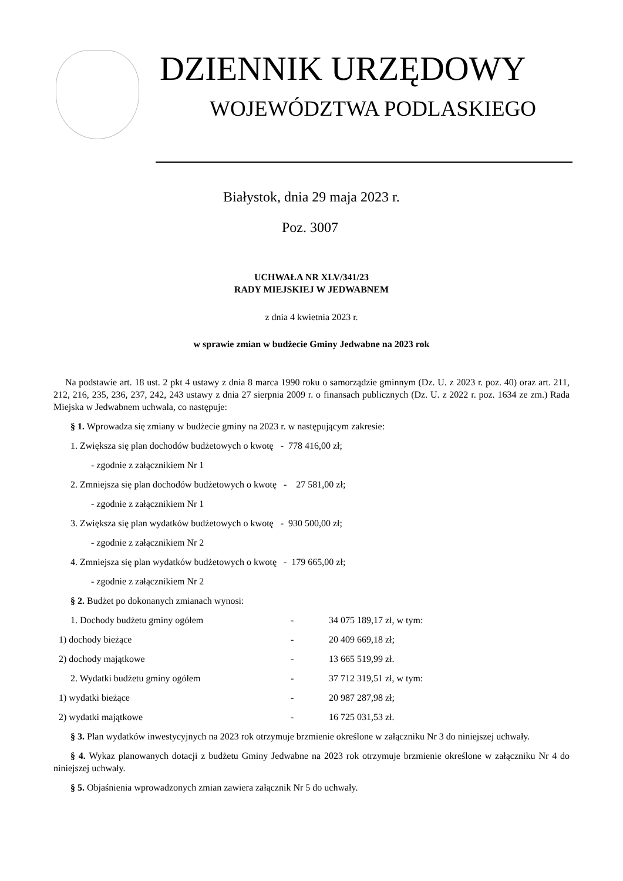DZIENNIK URZĘDOWY
WOJEWÓDZTWA PODLASKIEGO
Białystok, dnia 29 maja 2023 r.
Poz. 3007
UCHWAŁA NR XLV/341/23
RADY MIEJSKIEJ W JEDWABNEM
z dnia 4 kwietnia 2023 r.
w sprawie zmian w budżecie Gminy Jedwabne na 2023 rok
Na podstawie art. 18 ust. 2 pkt 4 ustawy z dnia 8 marca 1990 roku o samorządzie gminnym (Dz. U. z 2023 r. poz. 40) oraz art. 211, 212, 216, 235, 236, 237, 242, 243 ustawy z dnia 27 sierpnia 2009 r. o finansach publicznych (Dz. U. z 2022 r. poz. 1634 ze zm.) Rada Miejska w Jedwabnem uchwala, co następuje:
§ 1. Wprowadza się zmiany w budżecie gminy na 2023 r. w następującym zakresie:
1. Zwiększa się plan dochodów budżetowych o kwotę - 778 416,00 zł;
- zgodnie z załącznikiem Nr 1
2. Zmniejsza się plan dochodów budżetowych o kwotę - 27 581,00 zł;
- zgodnie z załącznikiem Nr 1
3. Zwiększa się plan wydatków budżetowych o kwotę - 930 500,00 zł;
- zgodnie z załącznikiem Nr 2
4. Zmniejsza się plan wydatków budżetowych o kwotę - 179 665,00 zł;
- zgodnie z załącznikiem Nr 2
§ 2. Budżet po dokonanych zmianach wynosi:
1. Dochody budżetu gminy ogółem - 34 075 189,17 zł, w tym:
1) dochody bieżące - 20 409 669,18 zł;
2) dochody majątkowe - 13 665 519,99 zł.
2. Wydatki budżetu gminy ogółem - 37 712 319,51 zł, w tym:
1) wydatki bieżące - 20 987 287,98 zł;
2) wydatki majątkowe - 16 725 031,53 zł.
§ 3. Plan wydatków inwestycyjnych na 2023 rok otrzymuje brzmienie określone w załączniku Nr 3 do niniejszej uchwały.
§ 4. Wykaz planowanych dotacji z budżetu Gminy Jedwabne na 2023 rok otrzymuje brzmienie określone w załączniku Nr 4 do niniejszej uchwały.
§ 5. Objaśnienia wprowadzonych zmian zawiera załącznik Nr 5 do uchwały.